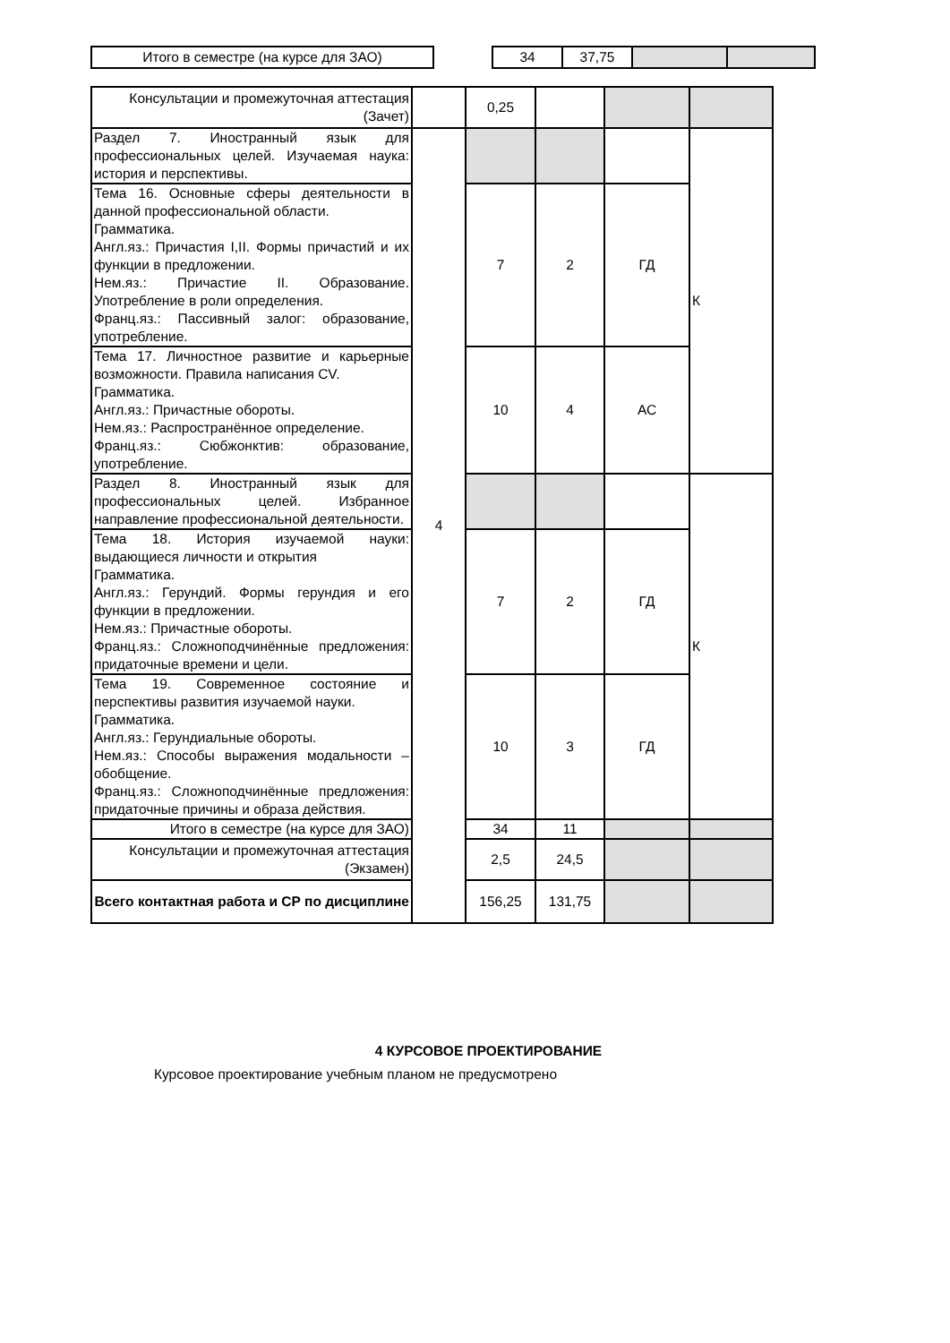| Итого в семестре (на курсе для ЗАО) | | 34 | 37,75 | | |
| Консультации и промежуточная аттестация (Зачет) | | 0,25 | | | |
| Раздел 7. Иностранный язык для профессиональных целей. Изучаемая наука: история и перспективы. | 4 | | | | К |
| Тема 16. Основные сферы деятельности в данной профессиональной области. Грамматика. Англ.яз.: Причастия I,II. Формы причастий и их функции в предложении. Нем.яз.: Причастие II. Образование. Употребление в роли определения. Франц.яз.: Пассивный залог: образование, употребление. | | 7 | 2 | ГД | |
| Тема 17. Личностное развитие и карьерные возможности. Правила написания CV. Грамматика. Англ.яз.: Причастные обороты. Нем.яз.: Распространённое определение. Франц.яз.: Сюбжонктив: образование, употребление. | | 10 | 4 | АС | |
| Раздел 8. Иностранный язык для профессиональных целей. Избранное направление профессиональной деятельности. | | | | | К |
| Тема 18. История изучаемой науки: выдающиеся личности и открытия Грамматика. Англ.яз.: Герундий. Формы герундия и его функции в предложении. Нем.яз.: Причастные обороты. Франц.яз.: Сложноподчинённые предложения: придаточные времени и цели. | | 7 | 2 | ГД | |
| Тема 19. Современное состояние и перспективы развития изучаемой науки. Грамматика. Англ.яз.: Герундиальные обороты. Нем.яз.: Способы выражения модальности – обобщение. Франц.яз.: Сложноподчинённые предложения: придаточные причины и образа действия. | | 10 | 3 | ГД | |
| Итого в семестре (на курсе для ЗАО) | | 34 | 11 | | |
| Консультации и промежуточная аттестация (Экзамен) | | 2,5 | 24,5 | | |
| Всего контактная работа и СР по дисциплине | | 156,25 | 131,75 | | |
4 КУРСОВОЕ ПРОЕКТИРОВАНИЕ
Курсовое проектирование учебным планом не предусмотрено